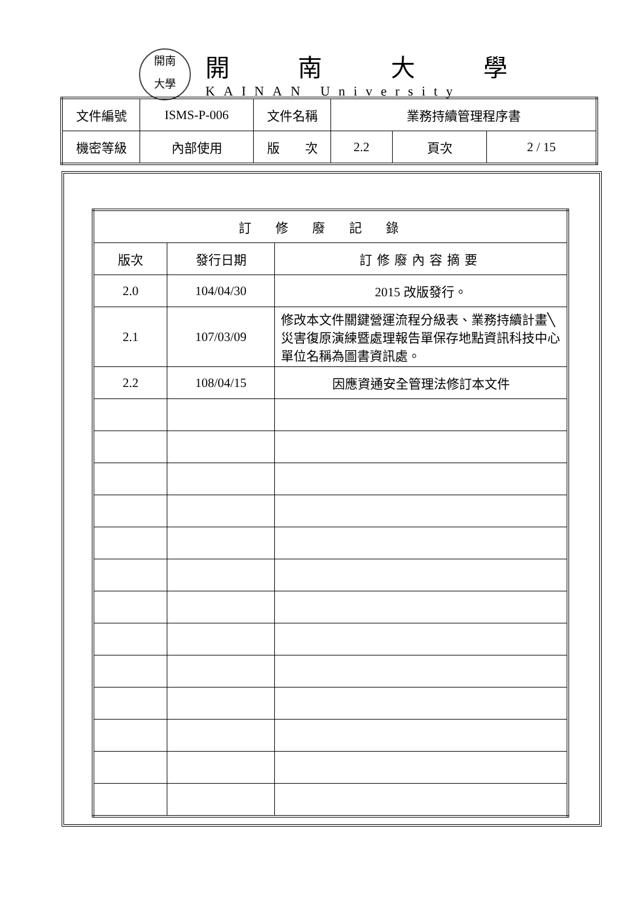開南
大學
開南大學
KAINAN University
| 文件編號 | ISMS-P-006 | 文件名稱 | 業務持續管理程序書 | | |
| 機密等級 | 內部使用 | 版 次 | 2.2 | 頁次 | 2 / 15 |
| 訂修廢記錄 | | |
| --- | --- | --- |
| 版次 | 發行日期 | 訂修廢內容摘要 |
| 2.0 | 104/04/30 | 2015 改版發行。 |
| 2.1 | 107/03/09 | 修改本文件關鍵營運流程分級表、業務持續計畫╲災害復原演練暨處理報告單保存地點資訊科技中心單位名稱為圖書資訊處。 |
| 2.2 | 108/04/15 | 因應資通安全管理法修訂本文件 |